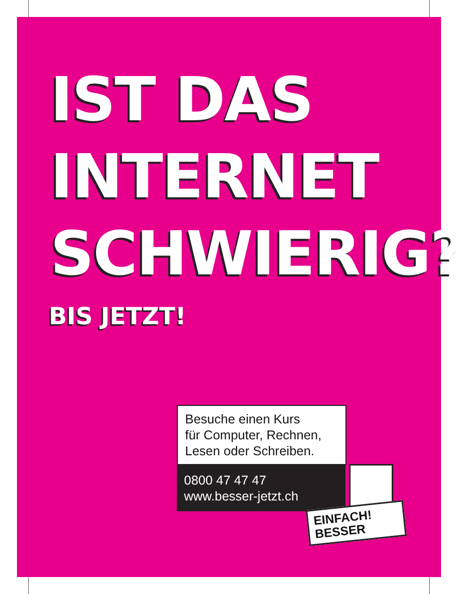IST DAS
INTERNET
SCHWIERIG?
BIS JETZT!
Besuche einen Kurs
für Computer, Rechnen,
Lesen oder Schreiben.
0800 47 47 47
www.besser-jetzt.ch
EINFACH!
BESSER